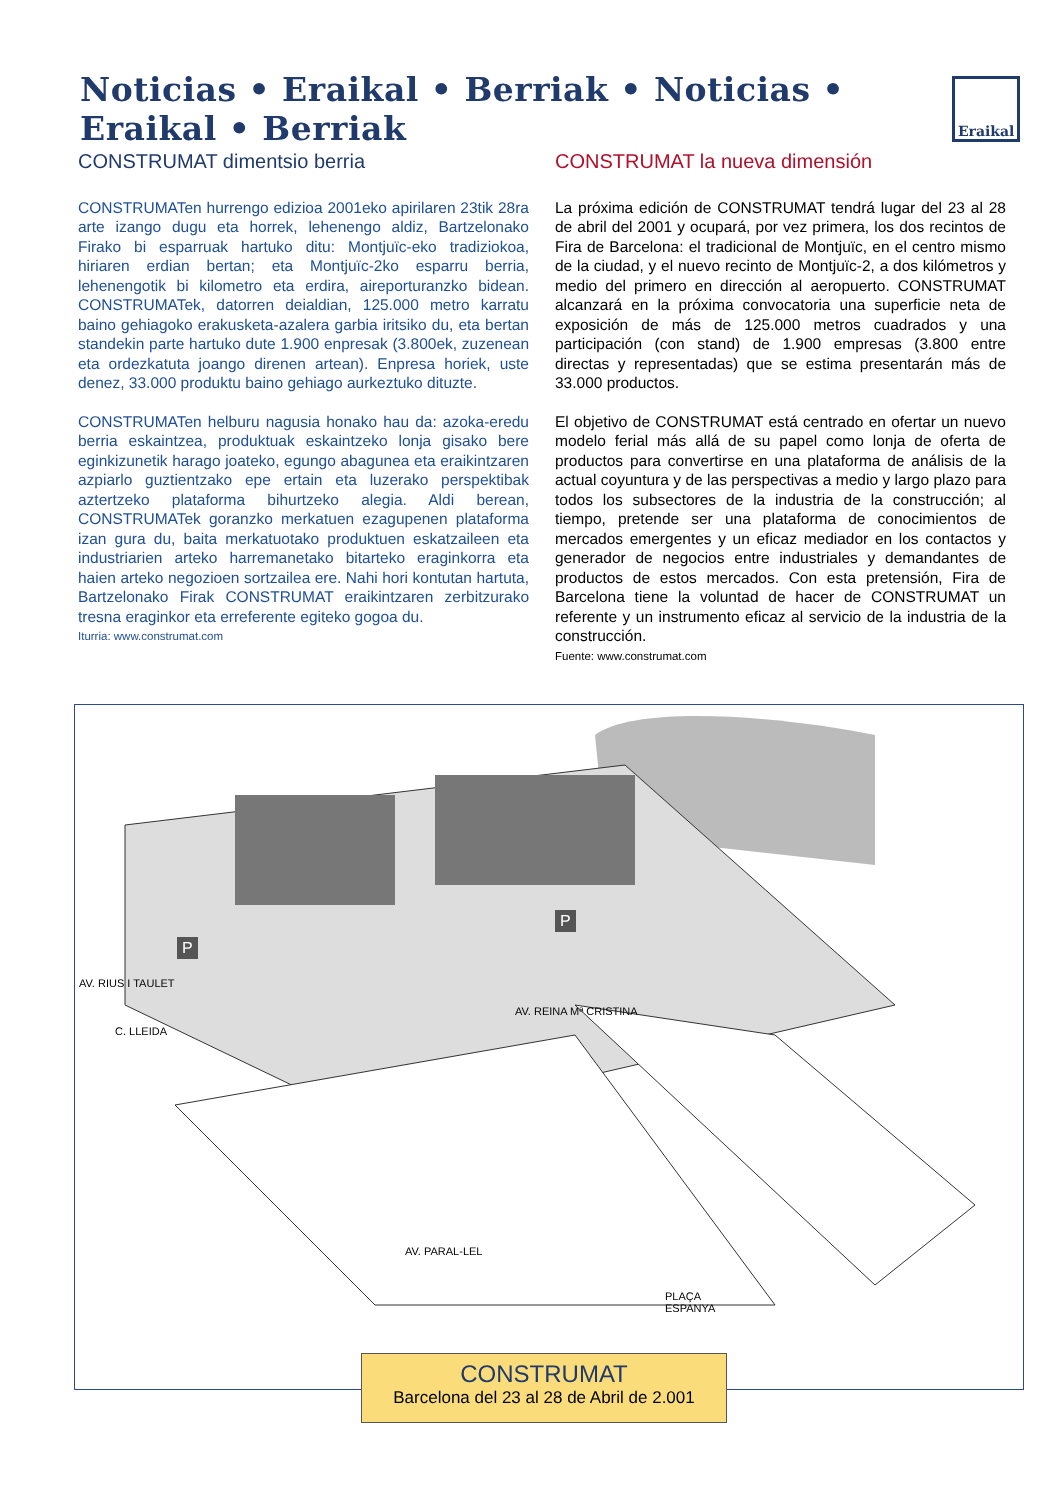Noticias • Eraikal • Berriak • Noticias • Eraikal • Berriak
Eraikal
CONSTRUMAT dimentsio berria
CONSTRUMATen hurrengo edizioa 2001eko apirilaren 23tik 28ra arte izango dugu eta horrek, lehenengo aldiz, Bartzelonako Firako bi esparruak hartuko ditu: Montjuïc-eko tradiziokoa, hiriaren erdian bertan; eta Montjuïc-2ko esparru berria, lehenengotik bi kilometro eta erdira, aireporturanzko bidean. CONSTRUMATek, datorren deialdian, 125.000 metro karratu baino gehiagoko erakusketa-azalera garbia iritsiko du, eta bertan standekin parte hartuko dute 1.900 enpresak (3.800ek, zuzenean eta ordezkatuta joango direnen artean). Enpresa horiek, uste denez, 33.000 produktu baino gehiago aurkeztuko dituzte.
CONSTRUMATen helburu nagusia honako hau da: azoka-eredu berria eskaintzea, produktuak eskaintzeko lonja gisako bere eginkizunetik harago joateko, egungo abagunea eta eraikintzaren azpiarlo guztientzako epe ertain eta luzerako perspektibak aztertzeko plataforma bihurtzeko alegia. Aldi berean, CONSTRUMATek goranzko merkatuen ezagupenen plataforma izan gura du, baita merkatuotako produktuen eskatzaileen eta industriarien arteko harremanetako bitarteko eraginkorra eta haien arteko negozioen sortzailea ere. Nahi hori kontutan hartuta, Bartzelonako Firak CONSTRUMAT eraikintzaren zerbitzurako tresna eraginkor eta erreferente egiteko gogoa du.
Iturria: www.construmat.com
CONSTRUMAT la nueva dimensión
La próxima edición de CONSTRUMAT tendrá lugar del 23 al 28 de abril del 2001 y ocupará, por vez primera, los dos recintos de Fira de Barcelona: el tradicional de Montjuïc, en el centro mismo de la ciudad, y el nuevo recinto de Montjuïc-2, a dos kilómetros y medio del primero en dirección al aeropuerto. CONSTRUMAT alcanzará en la próxima convocatoria una superficie neta de exposición de más de 125.000 metros cuadrados y una participación (con stand) de 1.900 empresas (3.800 entre directas y representadas) que se estima presentarán más de 33.000 productos.
El objetivo de CONSTRUMAT está centrado en ofertar un nuevo modelo ferial más allá de su papel como lonja de oferta de productos para convertirse en una plataforma de análisis de la actual coyuntura y de las perspectivas a medio y largo plazo para todos los subsectores de la industria de la construcción; al tiempo, pretende ser una plataforma de conocimientos de mercados emergentes y un eficaz mediador en los contactos y generador de negocios entre industriales y demandantes de productos de estos mercados. Con esta pretensión, Fira de Barcelona tiene la voluntad de hacer de CONSTRUMAT un referente y un instrumento eficaz al servicio de la industria de la construcción.
Fuente: www.construmat.com
AV. RIUS I TAULET
C. LLEIDA
AV. REINA Mª CRISTINA
AV. PARAL-LEL
PLAÇA
ESPANYA
P
P
CONSTRUMAT
Barcelona del 23 al 28 de Abril de 2.001